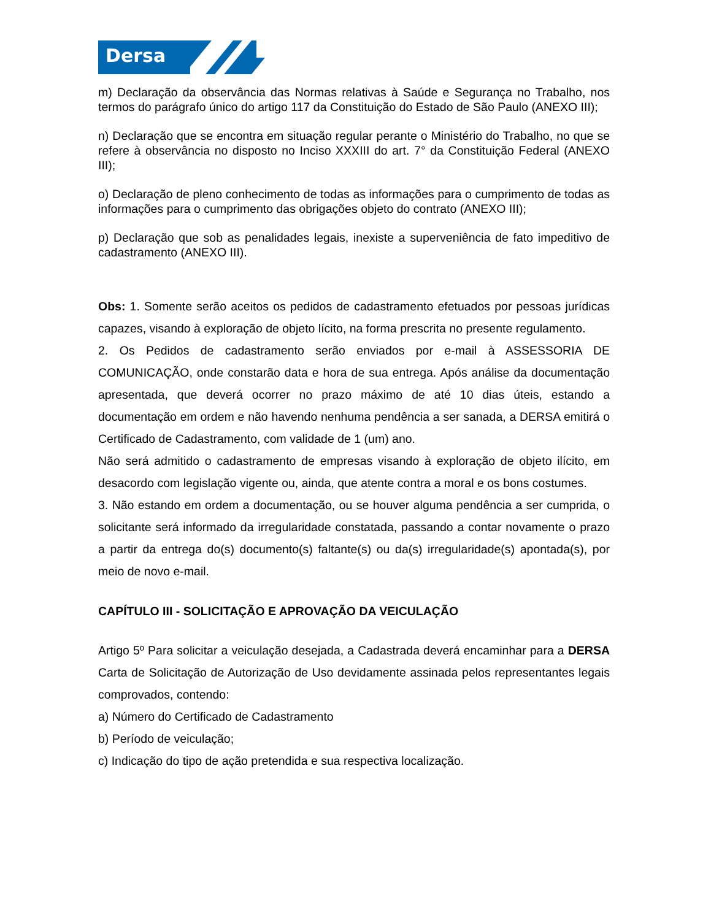Dersa
m) Declaração da observância das Normas relativas à Saúde e Segurança no Trabalho, nos termos do parágrafo único do artigo 117 da Constituição do Estado de São Paulo (ANEXO III);
n) Declaração que se encontra em situação regular perante o Ministério do Trabalho, no que se refere à observância no disposto no Inciso XXXIII do art. 7° da Constituição Federal (ANEXO III);
o) Declaração de pleno conhecimento de todas as informações para o cumprimento de todas as informações para o cumprimento das obrigações objeto do contrato (ANEXO III);
p) Declaração que sob as penalidades legais, inexiste a superveniência de fato impeditivo de cadastramento (ANEXO III).
Obs: 1. Somente serão aceitos os pedidos de cadastramento efetuados por pessoas jurídicas capazes, visando à exploração de objeto lícito, na forma prescrita no presente regulamento.
2. Os Pedidos de cadastramento serão enviados por e-mail à ASSESSORIA DE COMUNICAÇÃO, onde constarão data e hora de sua entrega. Após análise da documentação apresentada, que deverá ocorrer no prazo máximo de até 10 dias úteis, estando a documentação em ordem e não havendo nenhuma pendência a ser sanada, a DERSA emitirá o Certificado de Cadastramento, com validade de 1 (um) ano.
Não será admitido o cadastramento de empresas visando à exploração de objeto ilícito, em desacordo com legislação vigente ou, ainda, que atente contra a moral e os bons costumes.
3. Não estando em ordem a documentação, ou se houver alguma pendência a ser cumprida, o solicitante será informado da irregularidade constatada, passando a contar novamente o prazo a partir da entrega do(s) documento(s) faltante(s) ou da(s) irregularidade(s) apontada(s), por meio de novo e-mail.
CAPÍTULO III - SOLICITAÇÃO E APROVAÇÃO DA VEICULAÇÃO
Artigo 5º Para solicitar a veiculação desejada, a Cadastrada deverá encaminhar para a DERSA Carta de Solicitação de Autorização de Uso devidamente assinada pelos representantes legais comprovados, contendo:
a) Número do Certificado de Cadastramento
b) Período de veiculação;
c) Indicação do tipo de ação pretendida e sua respectiva localização.